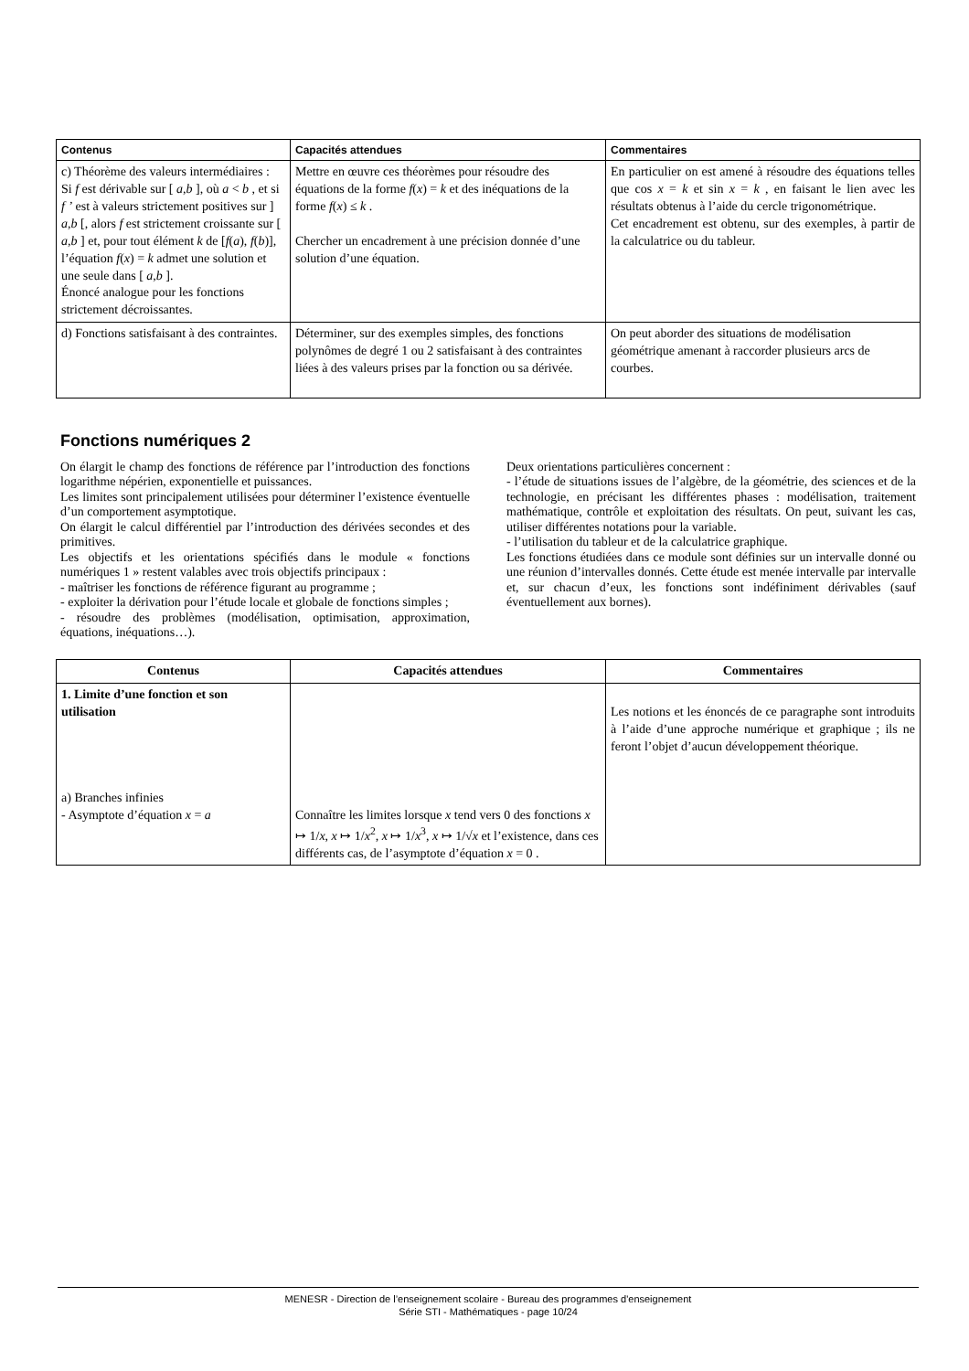| Contenus | Capacités attendues | Commentaires |
| --- | --- | --- |
| c) Théorème des valeurs intermédiaires : Si f est dérivable sur [ a,b ], où a < b , et si f ’ est à valeurs strictement positives sur ] a,b [, alors f est strictement croissante sur [ a,b ] et, pour tout élément k de [ f ( a ), f ( b )], l’équation f ( x ) = k admet une solution et une seule dans [ a,b ]. Énoncé analogue pour les fonctions strictement décroissantes. | Mettre en œuvre ces théorèmes pour résoudre des équations de la forme f ( x ) = k et des inéquations de la forme f ( x ) ≤ k . Chercher un encadrement à une précision donnée d’une solution d’une équation. | En particulier on est amené à résoudre des équations telles que cos x = k et sin x = k , en faisant le lien avec les résultats obtenus à l’aide du cercle trigonométrique. Cet encadrement est obtenu, sur des exemples, à partir de la calculatrice ou du tableur. |
| d) Fonctions satisfaisant à des contraintes. | Déterminer, sur des exemples simples, des fonctions polynômes de degré 1 ou 2 satisfaisant à des contraintes liées à des valeurs prises par la fonction ou sa dérivée. | On peut aborder des situations de modélisation géométrique amenant à raccorder plusieurs arcs de courbes. |
Fonctions numériques 2
On élargit le champ des fonctions de référence par l’introduction des fonctions logarithme népérien, exponentielle et puissances.
Les limites sont principalement utilisées pour déterminer l’existence éventuelle d’un comportement asymptotique.
On élargit le calcul différentiel par l’introduction des dérivées secondes et des primitives.
Les objectifs et les orientations spécifiés dans le module « fonctions numériques 1 » restent valables avec trois objectifs principaux :
- maîtriser les fonctions de référence figurant au programme ;
- exploiter la dérivation pour l’étude locale et globale de fonctions simples ;
- résoudre des problèmes (modélisation, optimisation, approximation, équations, inéquations…).
Deux orientations particulières concernent :
- l’étude de situations issues de l’algèbre, de la géométrie, des sciences et de la technologie, en précisant les différentes phases : modélisation, traitement mathématique, contrôle et exploitation des résultats. On peut, suivant les cas, utiliser différentes notations pour la variable.
- l’utilisation du tableur et de la calculatrice graphique.
Les fonctions étudiées dans ce module sont définies sur un intervalle donné ou une réunion d’intervalles donnés. Cette étude est menée intervalle par intervalle et, sur chacun d’eux, les fonctions sont indéfiniment dérivables (sauf éventuellement aux bornes).
| Contenus | Capacités attendues | Commentaires |
| --- | --- | --- |
| 1. Limite d’une fonction et son utilisation a) Branches infinies - Asymptote d’équation x = a | Connaître les limites lorsque x tend vers 0 des fonctions x ↦ 1/ x , x ↦ 1/ x<sup>2</sup>, x ↦ 1/ x<sup>3</sup>, x ↦ 1/√ x et l’existence, dans ces différents cas, de l’asymptote d’équation x = 0 . | Les notions et les énoncés de ce paragraphe sont introduits à l’aide d’une approche numérique et graphique ; ils ne feront l’objet d’aucun développement théorique. |
MENESR - Direction de l’enseignement scolaire - Bureau des programmes d'enseignement
Série STI - Mathématiques - page 10/24